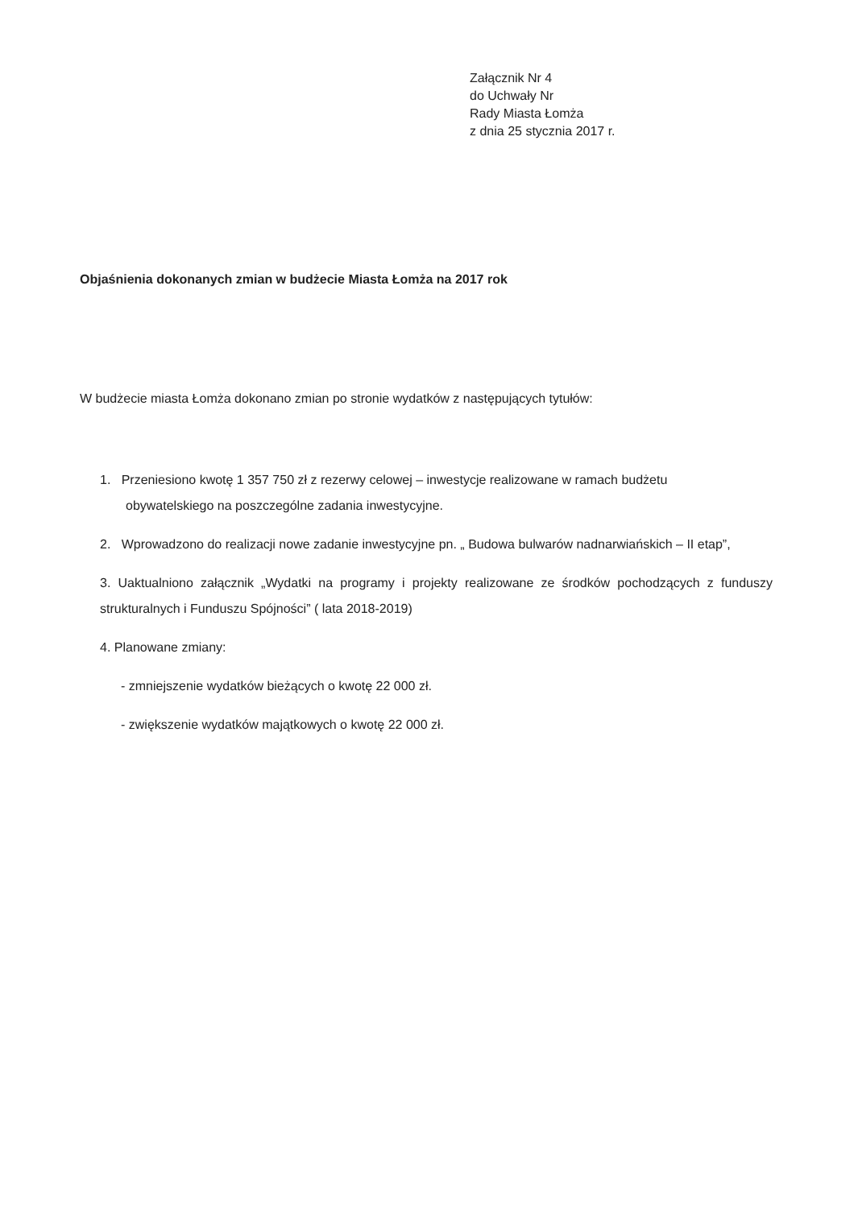Załącznik Nr 4
do Uchwały Nr
Rady Miasta Łomża
z dnia 25 stycznia 2017 r.
Objaśnienia dokonanych zmian w budżecie Miasta Łomża na 2017 rok
W budżecie miasta Łomża dokonano zmian po stronie wydatków z następujących tytułów:
1. Przeniesiono kwotę 1 357 750 zł z rezerwy celowej – inwestycje realizowane w ramach budżetu
obywatelskiego na poszczególne zadania inwestycyjne.
2. Wprowadzono do realizacji nowe zadanie inwestycyjne pn. „ Budowa bulwarów nadnarwiańskich – II etap”,
3. Uaktualniono załącznik „Wydatki na programy i projekty realizowane ze środków pochodzących z funduszy strukturalnych i Funduszu Spójności” ( lata 2018-2019)
4. Planowane zmiany:
- zmniejszenie wydatków bieżących o kwotę 22 000 zł.
- zwiększenie wydatków majątkowych o kwotę 22 000 zł.